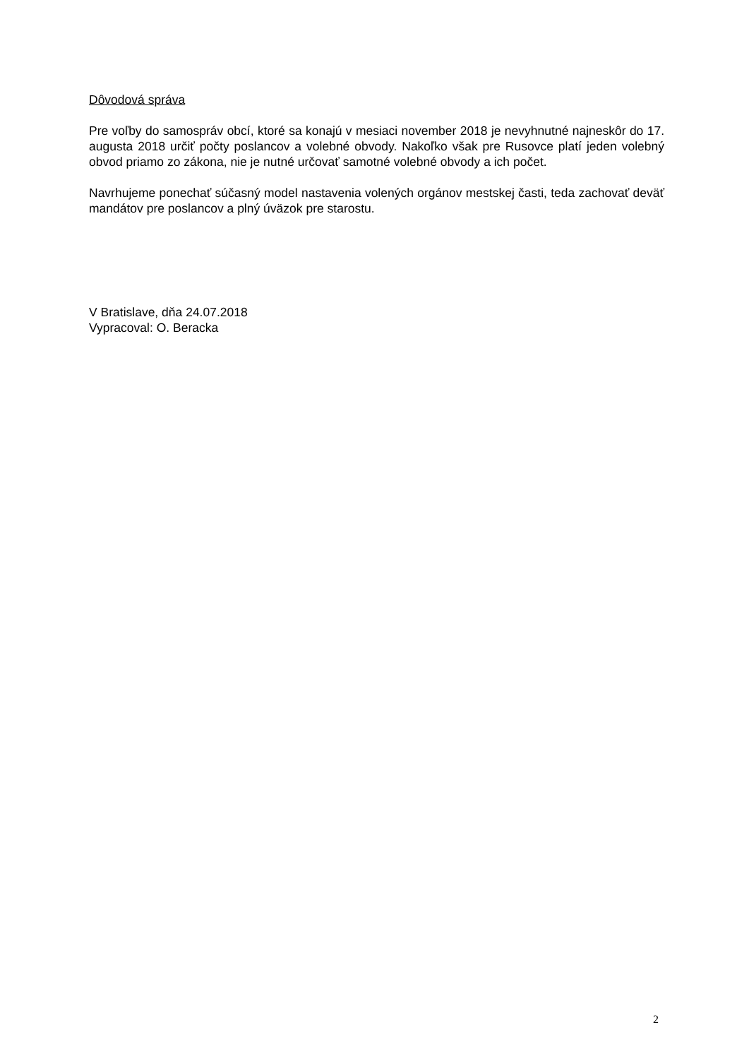Dôvodová správa
Pre voľby do samospráv obcí, ktoré sa konajú v mesiaci november 2018 je nevyhnutné najneskôr do 17. augusta 2018 určiť počty poslancov a volebné obvody. Nakoľko však pre Rusovce platí jeden volebný obvod priamo zo zákona, nie je nutné určovať samotné volebné obvody a ich počet.
Navrhujeme ponechať súčasný model nastavenia volených orgánov mestskej časti, teda zachovať deväť mandátov pre poslancov a plný úväzok pre starostu.
V Bratislave, dňa 24.07.2018
Vypracoval: O. Beracka
2